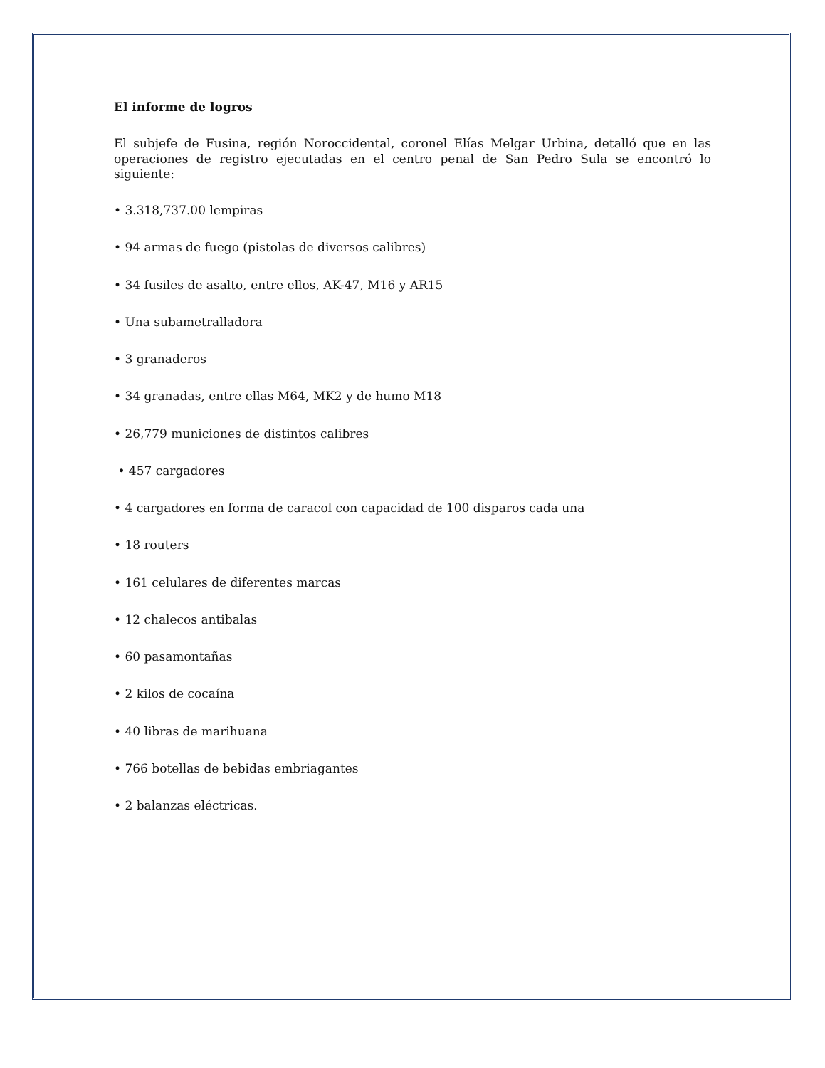El informe de logros
El subjefe de Fusina, región Noroccidental, coronel Elías Melgar Urbina, detalló que en las operaciones de registro ejecutadas en el centro penal de San Pedro Sula se encontró lo siguiente:
• 3.318,737.00 lempiras
• 94 armas de fuego (pistolas de diversos calibres)
• 34 fusiles de asalto, entre ellos, AK-47, M16 y AR15
• Una subametralladora
• 3 granaderos
• 34 granadas, entre ellas M64, MK2 y de humo M18
• 26,779 municiones de distintos calibres
• 457 cargadores
• 4 cargadores en forma de caracol con capacidad de 100 disparos cada una
• 18 routers
• 161 celulares de diferentes marcas
• 12 chalecos antibalas
• 60 pasamontañas
• 2 kilos de cocaína
• 40 libras de marihuana
• 766 botellas de bebidas embriagantes
• 2 balanzas eléctricas.